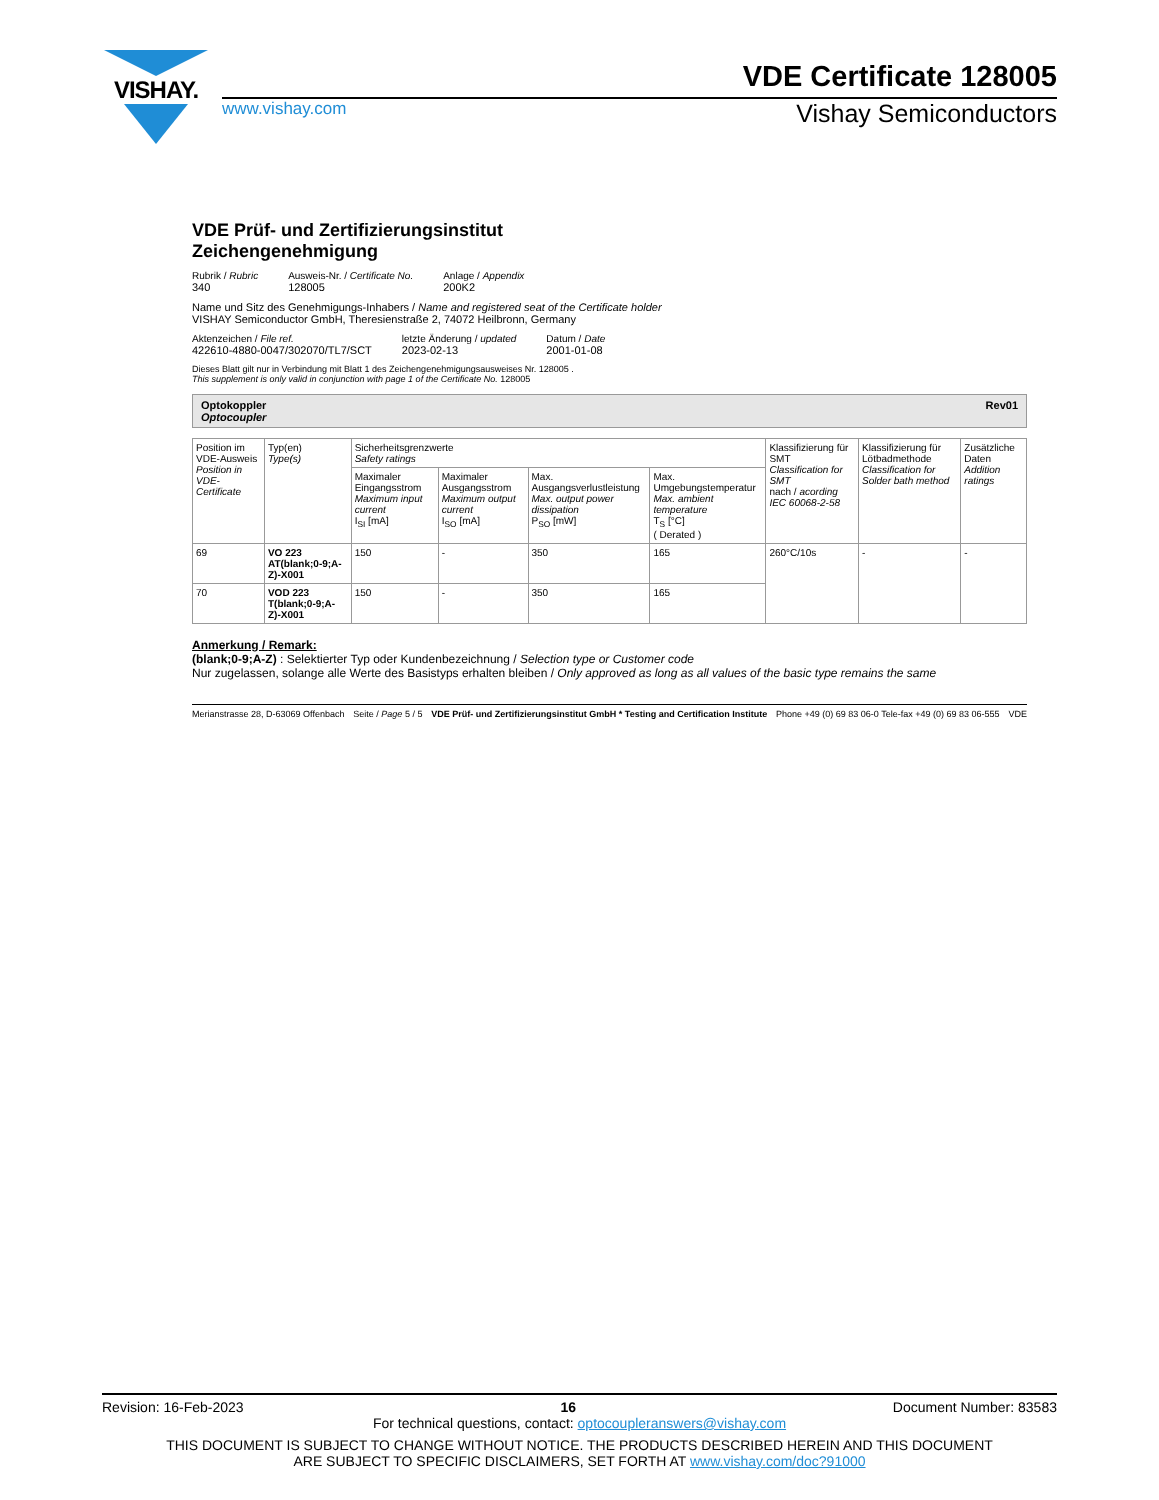VISHAY.
VDE Certificate 128005
www.vishay.com Vishay Semiconductors
VDE Prüf- und Zertifizierungsinstitut
Zeichengenehmigung
Rubrik / Rubric
340
Ausweis-Nr. / Certificate No.
128005
Anlage / Appendix
200K2
Name und Sitz des Genehmigungs-Inhabers / Name and registered seat of the Certificate holder
VISHAY Semiconductor GmbH, Theresienstraße 2, 74072 Heilbronn, Germany
Aktenzeichen / File ref.
422610-4880-0047/302070/TL7/SCT
letzte Änderung / updated
2023-02-13
Datum / Date
2001-01-08
Dieses Blatt gilt nur in Verbindung mit Blatt 1 des Zeichengenehmigungsausweises Nr. 128005 .
This supplement is only valid in conjunction with page 1 of the Certificate No. 128005
Optokoppler
Optocoupler Rev01
| Position im VDE-Ausweis Position in VDE-Certificate | Typ(en) Type(s) | Sicherheitsgrenzwerte Safety ratings | | | | Klassifizierung für SMT Classification for SMT nach / acording IEC 60068-2-58 | Klassifizierung für Lötbadmethode Classification for Solder bath method | Zusätzliche Daten Addition ratings |
| --- | --- | --- | --- | --- | --- | --- | --- | --- |
| | | Maximaler Eingangsstrom Maximum input current I<sub>SI</sub> [mA] | Maximaler Ausgangsstrom Maximum output current I<sub>SO</sub> [mA] | Max. Ausgangsverlustleistung Max. output power dissipation P<sub>SO</sub> [mW] | Max. Umgebungstemperatur Max. ambient temperature T<sub>S</sub> [°C] ( Derated ) | | | |
| 69 | VO 223 AT(blank;0-9;A-Z)-X001 | 150 | - | 350 | 165 | 260°C/10s | - | - |
| 70 | VOD 223 T(blank;0-9;A-Z)-X001 | 150 | - | 350 | 165 | | | |
Anmerkung / Remark:
(blank;0-9;A-Z) : Selektierter Typ oder Kundenbezeichnung / Selection type or Customer code
Nur zugelassen, solange alle Werte des Basistyps erhalten bleiben / Only approved as long as all values of the basic type remains the same
Merianstrasse 28, D-63069 Offenbach Seite / Page 5 / 5 VDE Prüf- und Zertifizierungsinstitut GmbH * Testing and Certification Institute Phone +49 (0) 69 83 06-0 Tele-fax +49 (0) 69 83 06-555 VDE
Revision: 16-Feb-2023 16 Document Number: 83583
For technical questions, contact: optocoupleranswers@vishay.com
THIS DOCUMENT IS SUBJECT TO CHANGE WITHOUT NOTICE. THE PRODUCTS DESCRIBED HEREIN AND THIS DOCUMENT
ARE SUBJECT TO SPECIFIC DISCLAIMERS, SET FORTH AT www.vishay.com/doc?91000